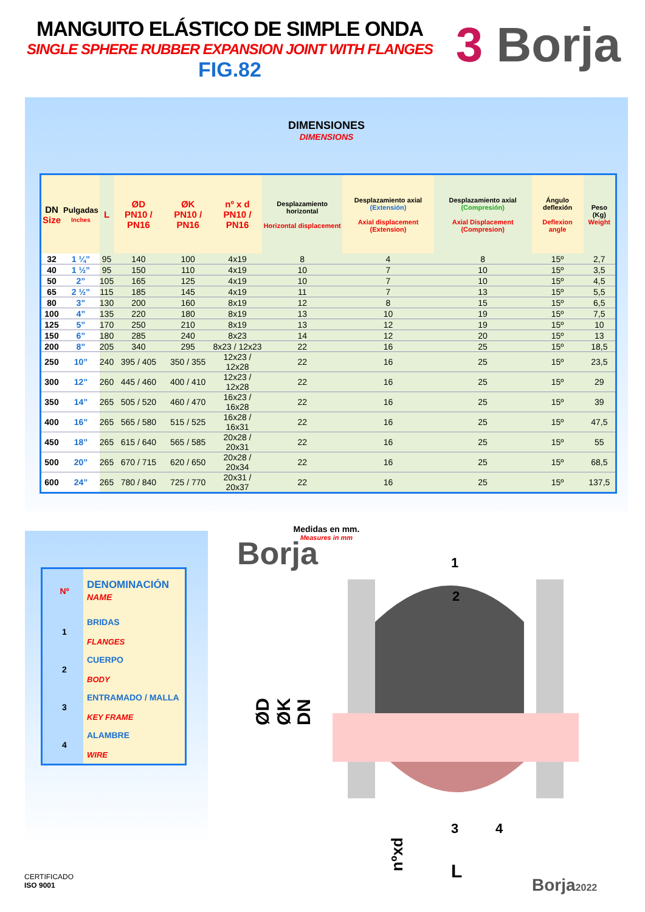MANGUITO ELÁSTICO DE SIMPLE ONDA
SINGLE SPHERE RUBBER EXPANSION JOINT WITH FLANGES
FIG.82
3 Borja
DIMENSIONES
DIMENSIONS
| DN Size | Pulgadas Inches | L | ØD PN10 / PN16 | ØK PN10 / PN16 | nº x d PN10 / PN16 | Desplazamiento horizontal Horizontal displacement | Desplazamiento axial (Extensión) Axial displacement (Extension) | Desplazamiento axial (Compresión) Axial Displacement (Compresion) | Ángulo deflexión Deflexion angle | Peso (Kg) Weight |
| --- | --- | --- | --- | --- | --- | --- | --- | --- | --- | --- |
| 32 | 1 ¼” | 95 | 140 | 100 | 4x19 | 8 | 4 | 8 | 15º | 2,7 |
| 40 | 1 ½” | 95 | 150 | 110 | 4x19 | 10 | 7 | 10 | 15º | 3,5 |
| 50 | 2” | 105 | 165 | 125 | 4x19 | 10 | 7 | 10 | 15º | 4,5 |
| 65 | 2 ½” | 115 | 185 | 145 | 4x19 | 11 | 7 | 13 | 15º | 5,5 |
| 80 | 3” | 130 | 200 | 160 | 8x19 | 12 | 8 | 15 | 15º | 6,5 |
| 100 | 4” | 135 | 220 | 180 | 8x19 | 13 | 10 | 19 | 15º | 7,5 |
| 125 | 5” | 170 | 250 | 210 | 8x19 | 13 | 12 | 19 | 15º | 10 |
| 150 | 6” | 180 | 285 | 240 | 8x23 | 14 | 12 | 20 | 15º | 13 |
| 200 | 8” | 205 | 340 | 295 | 8x23 / 12x23 | 22 | 16 | 25 | 15º | 18,5 |
| 250 | 10” | 240 | 395 / 405 | 350 / 355 | 12x23 / 12x28 | 22 | 16 | 25 | 15º | 23,5 |
| 300 | 12” | 260 | 445 / 460 | 400 / 410 | 12x23 / 12x28 | 22 | 16 | 25 | 15º | 29 |
| 350 | 14” | 265 | 505 / 520 | 460 / 470 | 16x23 / 16x28 | 22 | 16 | 25 | 15º | 39 |
| 400 | 16” | 265 | 565 / 580 | 515 / 525 | 16x28 / 16x31 | 22 | 16 | 25 | 15º | 47,5 |
| 450 | 18” | 265 | 615 / 640 | 565 / 585 | 20x28 / 20x31 | 22 | 16 | 25 | 15º | 55 |
| 500 | 20” | 265 | 670 / 715 | 620 / 650 | 20x28 / 20x34 | 22 | 16 | 25 | 15º | 68,5 |
| 600 | 24” | 265 | 780 / 840 | 725 / 770 | 20x31 / 20x37 | 22 | 16 | 25 | 15º | 137,5 |
Medidas en mm.
Measures in mm
| Nº | DENOMINACIÓN NAME |
| 1 | BRIDAS FLANGES |
| 2 | CUERPO BODY |
| 3 | ENTRAMADO / MALLA KEY FRAME |
| 4 | ALAMBRE WIRE |
Borja
ØD
ØK
DN
nºxd
L
1
2
3
4
CERTIFICADO
ISO 9001
Borja2022